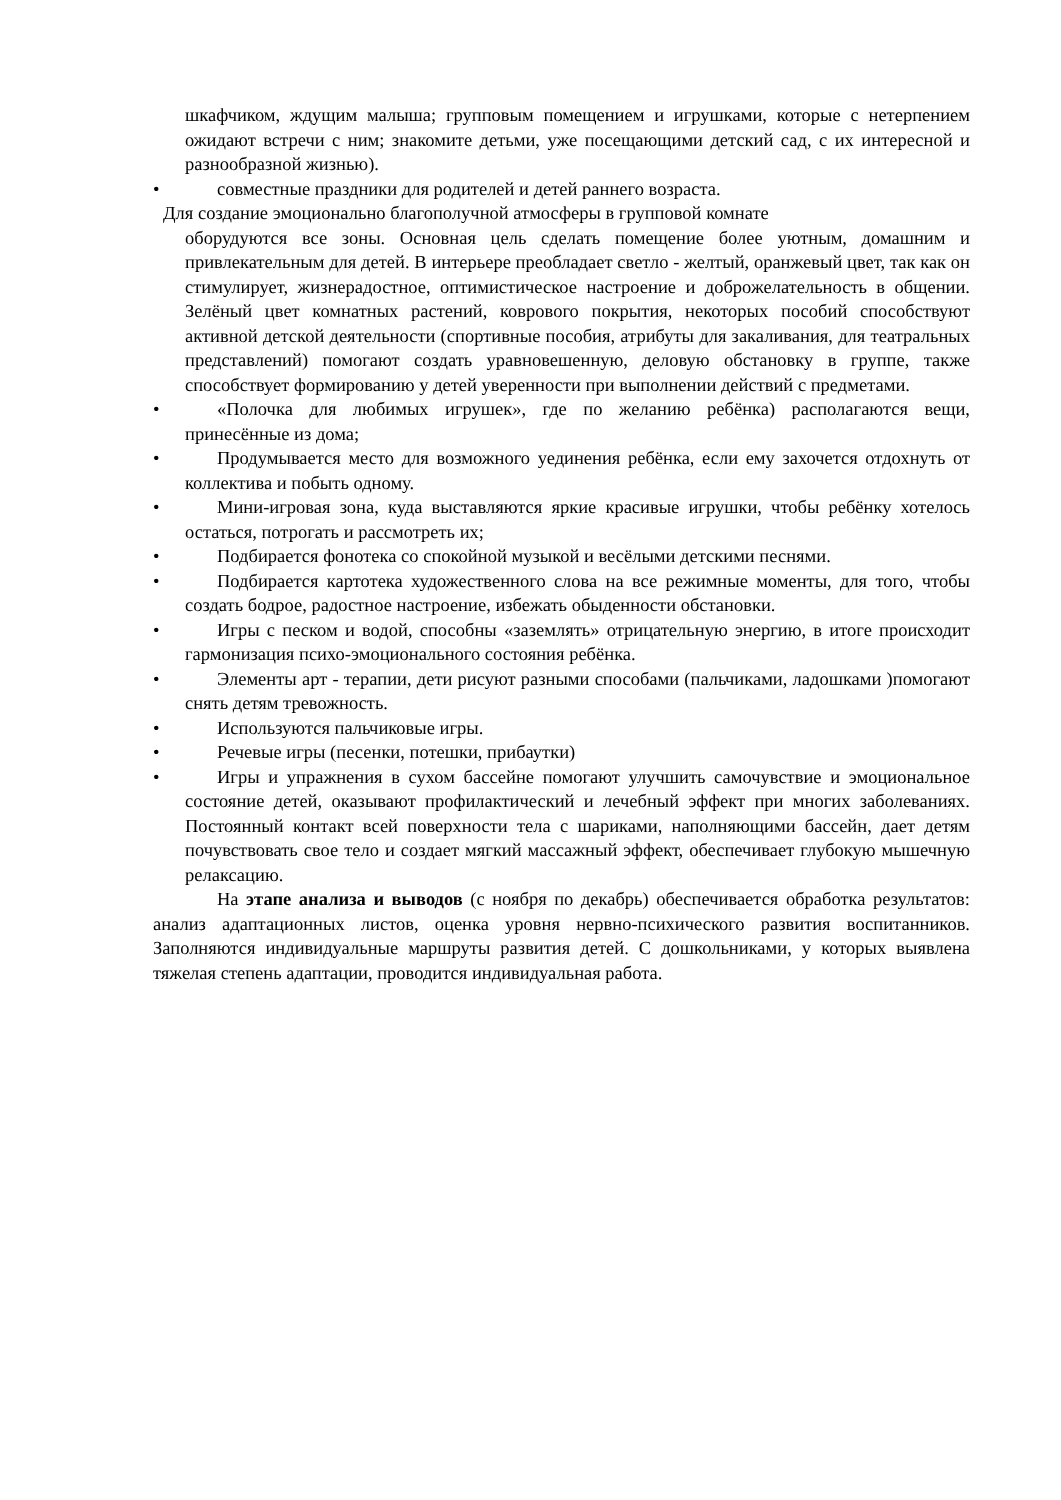шкафчиком, ждущим малыша; групповым помещением и игрушками, которые с нетерпением ожидают встречи с ним; знакомите детьми, уже посещающими детский сад, с их интересной и разнообразной жизнью).
• совместные праздники для родителей и детей раннего возраста.
Для создание эмоционально благополучной атмосферы в групповой комнате
оборудуются все зоны. Основная цель сделать помещение более уютным, домашним и привлекательным для детей. В интерьере преобладает светло - желтый, оранжевый цвет, так как он стимулирует, жизнерадостное, оптимистическое настроение и доброжелательность в общении. Зелёный цвет комнатных растений, коврового покрытия, некоторых пособий способствуют активной детской деятельности (спортивные пособия, атрибуты для закаливания, для театральных представлений) помогают создать уравновешенную, деловую обстановку в группе, также способствует формированию у детей уверенности при выполнении действий с предметами.
• «Полочка для любимых игрушек», где по желанию ребёнка) располагаются вещи, принесённые из дома;
• Продумывается место для возможного уединения ребёнка, если ему захочется отдохнуть от коллектива и побыть одному.
• Мини-игровая зона, куда выставляются яркие красивые игрушки, чтобы ребёнку хотелось остаться, потрогать и рассмотреть их;
• Подбирается фонотека со спокойной музыкой и весёлыми детскими песнями.
• Подбирается картотека художественного слова на все режимные моменты, для того, чтобы создать бодрое, радостное настроение, избежать обыденности обстановки.
• Игры с песком и водой, способны «заземлять» отрицательную энергию, в итоге происходит гармонизация психо-эмоционального состояния ребёнка.
• Элементы арт - терапии, дети рисуют разными способами (пальчиками, ладошками )помогают снять детям тревожность.
• Используются пальчиковые игры.
• Речевые игры (песенки, потешки, прибаутки)
• Игры и упражнения в сухом бассейне помогают улучшить самочувствие и эмоциональное состояние детей, оказывают профилактический и лечебный эффект при многих заболеваниях. Постоянный контакт всей поверхности тела с шариками, наполняющими бассейн, дает детям почувствовать свое тело и создает мягкий массажный эффект, обеспечивает глубокую мышечную релаксацию.
На этапе анализа и выводов (с ноября по декабрь) обеспечивается обработка результатов: анализ адаптационных листов, оценка уровня нервно-психического развития воспитанников. Заполняются индивидуальные маршруты развития детей. С дошкольниками, у которых выявлена тяжелая степень адаптации, проводится индивидуальная работа.